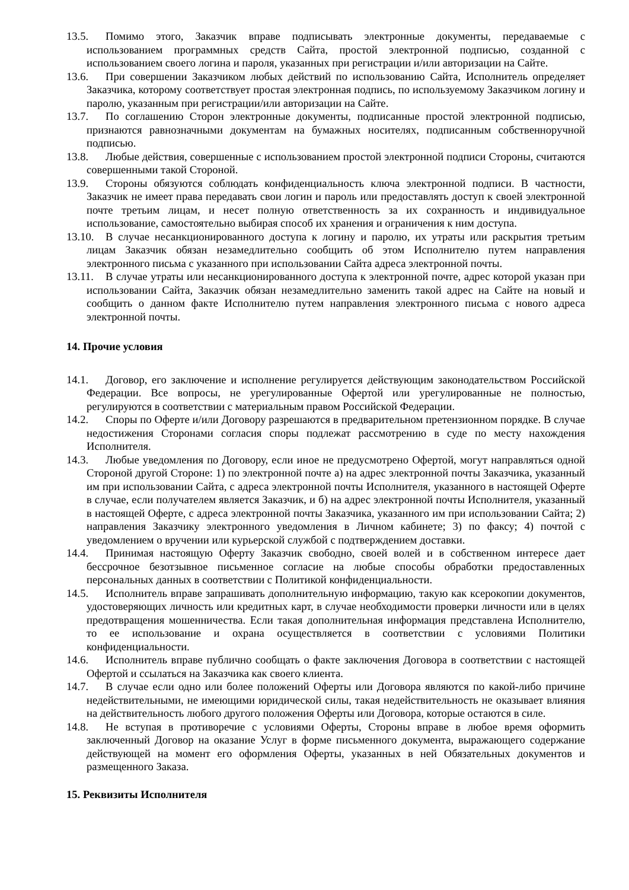13.5. Помимо этого, Заказчик вправе подписывать электронные документы, передаваемые с использованием программных средств Сайта, простой электронной подписью, созданной с использованием своего логина и пароля, указанных при регистрации и/или авторизации на Сайте.
13.6. При совершении Заказчиком любых действий по использованию Сайта, Исполнитель определяет Заказчика, которому соответствует простая электронная подпись, по используемому Заказчиком логину и паролю, указанным при регистрации/или авторизации на Сайте.
13.7. По соглашению Сторон электронные документы, подписанные простой электронной подписью, признаются равнозначными документам на бумажных носителях, подписанным собственноручной подписью.
13.8. Любые действия, совершенные с использованием простой электронной подписи Стороны, считаются совершенными такой Стороной.
13.9. Стороны обязуются соблюдать конфиденциальность ключа электронной подписи. В частности, Заказчик не имеет права передавать свои логин и пароль или предоставлять доступ к своей электронной почте третьим лицам, и несет полную ответственность за их сохранность и индивидуальное использование, самостоятельно выбирая способ их хранения и ограничения к ним доступа.
13.10. В случае несанкционированного доступа к логину и паролю, их утраты или раскрытия третьим лицам Заказчик обязан незамедлительно сообщить об этом Исполнителю путем направления электронного письма с указанного при использовании Сайта адреса электронной почты.
13.11. В случае утраты или несанкционированного доступа к электронной почте, адрес которой указан при использовании Сайта, Заказчик обязан незамедлительно заменить такой адрес на Сайте на новый и сообщить о данном факте Исполнителю путем направления электронного письма с нового адреса электронной почты.
14. Прочие условия
14.1. Договор, его заключение и исполнение регулируется действующим законодательством Российской Федерации. Все вопросы, не урегулированные Офертой или урегулированные не полностью, регулируются в соответствии с материальным правом Российской Федерации.
14.2. Споры по Оферте и/или Договору разрешаются в предварительном претензионном порядке. В случае недостижения Сторонами согласия споры подлежат рассмотрению в суде по месту нахождения Исполнителя.
14.3. Любые уведомления по Договору, если иное не предусмотрено Офертой, могут направляться одной Стороной другой Стороне: 1) по электронной почте а) на адрес электронной почты Заказчика, указанный им при использовании Сайта, с адреса электронной почты Исполнителя, указанного в настоящей Оферте в случае, если получателем является Заказчик, и б) на адрес электронной почты Исполнителя, указанный в настоящей Оферте, с адреса электронной почты Заказчика, указанного им при использовании Сайта; 2) направления Заказчику электронного уведомления в Личном кабинете; 3) по факсу; 4) почтой с уведомлением о вручении или курьерской службой с подтверждением доставки.
14.4. Принимая настоящую Оферту Заказчик свободно, своей волей и в собственном интересе дает бессрочное безотзывное письменное согласие на любые способы обработки предоставленных персональных данных в соответствии с Политикой конфиденциальности.
14.5. Исполнитель вправе запрашивать дополнительную информацию, такую как ксерокопии документов, удостоверяющих личность или кредитных карт, в случае необходимости проверки личности или в целях предотвращения мошенничества. Если такая дополнительная информация представлена Исполнителю, то ее использование и охрана осуществляется в соответствии с условиями Политики конфиденциальности.
14.6. Исполнитель вправе публично сообщать о факте заключения Договора в соответствии с настоящей Офертой и ссылаться на Заказчика как своего клиента.
14.7. В случае если одно или более положений Оферты или Договора являются по какой-либо причине недействительными, не имеющими юридической силы, такая недействительность не оказывает влияния на действительность любого другого положения Оферты или Договора, которые остаются в силе.
14.8. Не вступая в противоречие с условиями Оферты, Стороны вправе в любое время оформить заключенный Договор на оказание Услуг в форме письменного документа, выражающего содержание действующей на момент его оформления Оферты, указанных в ней Обязательных документов и размещенного Заказа.
15. Реквизиты Исполнителя